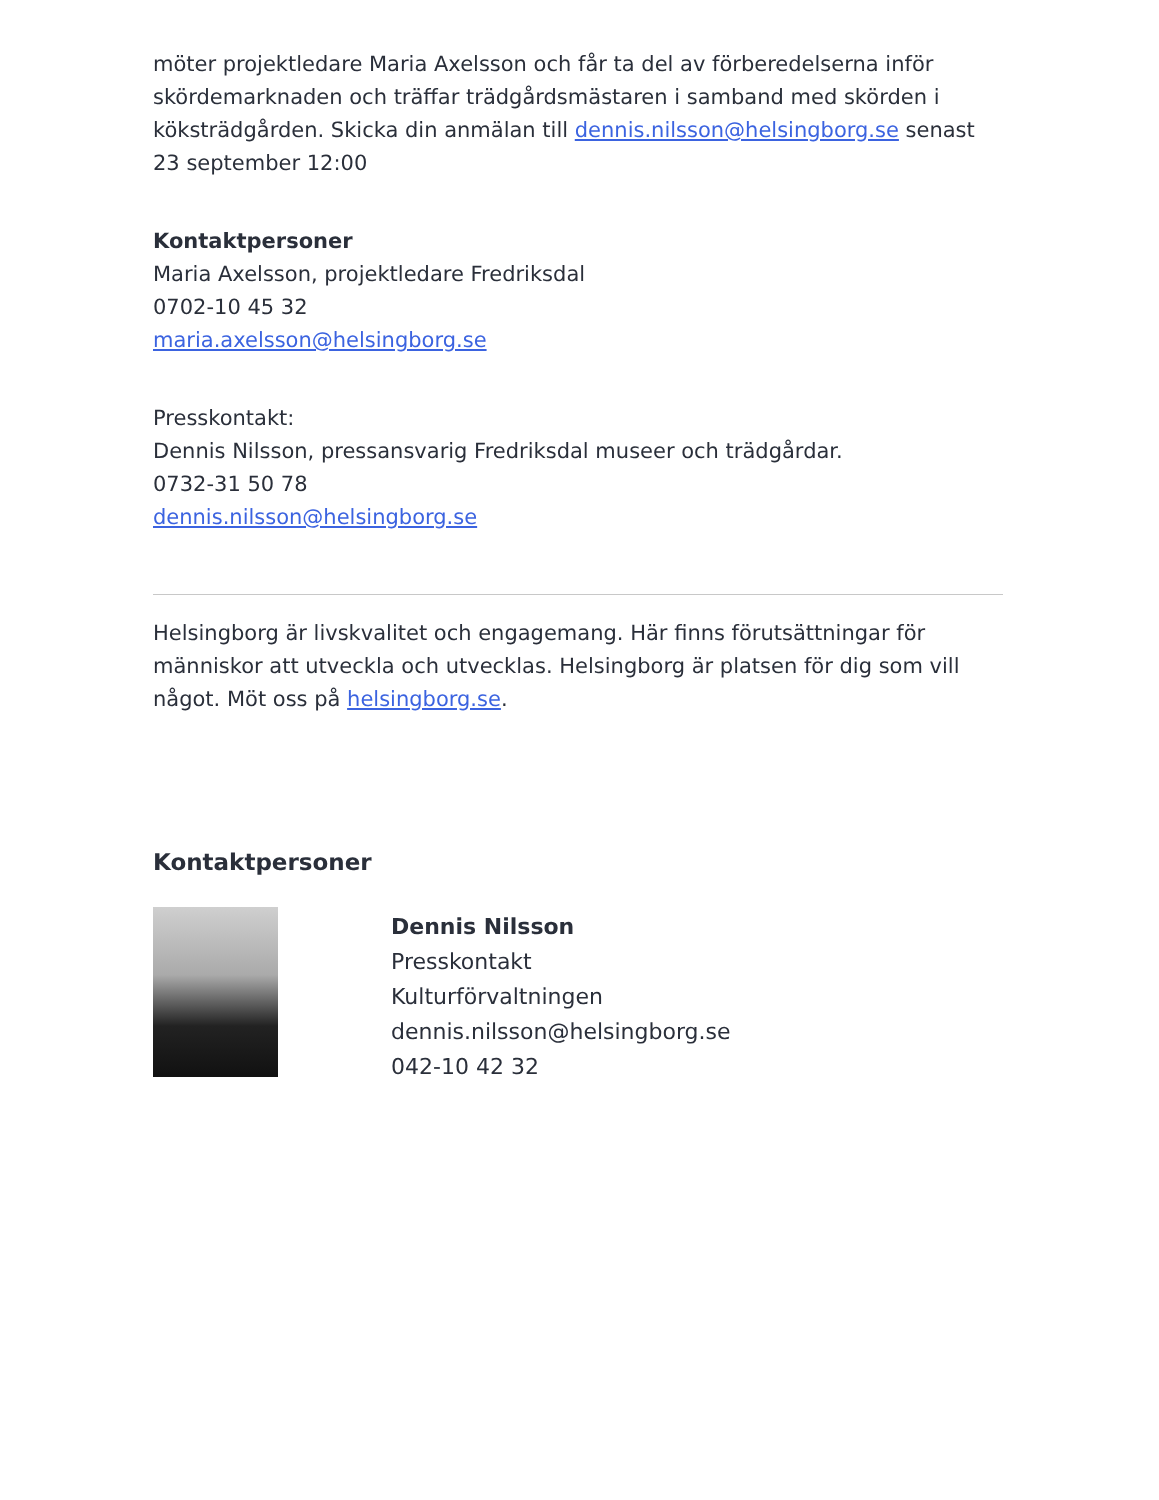möter projektledare Maria Axelsson och får ta del av förberedelserna inför skördemarknaden och träffar trädgårdsmästaren i samband med skörden i köksträdgården. Skicka din anmälan till dennis.nilsson@helsingborg.se senast 23 september 12:00
Kontaktpersoner
Maria Axelsson, projektledare Fredriksdal
0702-10 45 32
maria.axelsson@helsingborg.se
Presskontakt:
Dennis Nilsson, pressansvarig Fredriksdal museer och trädgårdar.
0732-31 50 78
dennis.nilsson@helsingborg.se
Helsingborg är livskvalitet och engagemang. Här finns förutsättningar för människor att utveckla och utvecklas. Helsingborg är platsen för dig som vill något. Möt oss på helsingborg.se.
Kontaktpersoner
Dennis Nilsson
Presskontakt
Kulturförvaltningen
dennis.nilsson@helsingborg.se
042-10 42 32